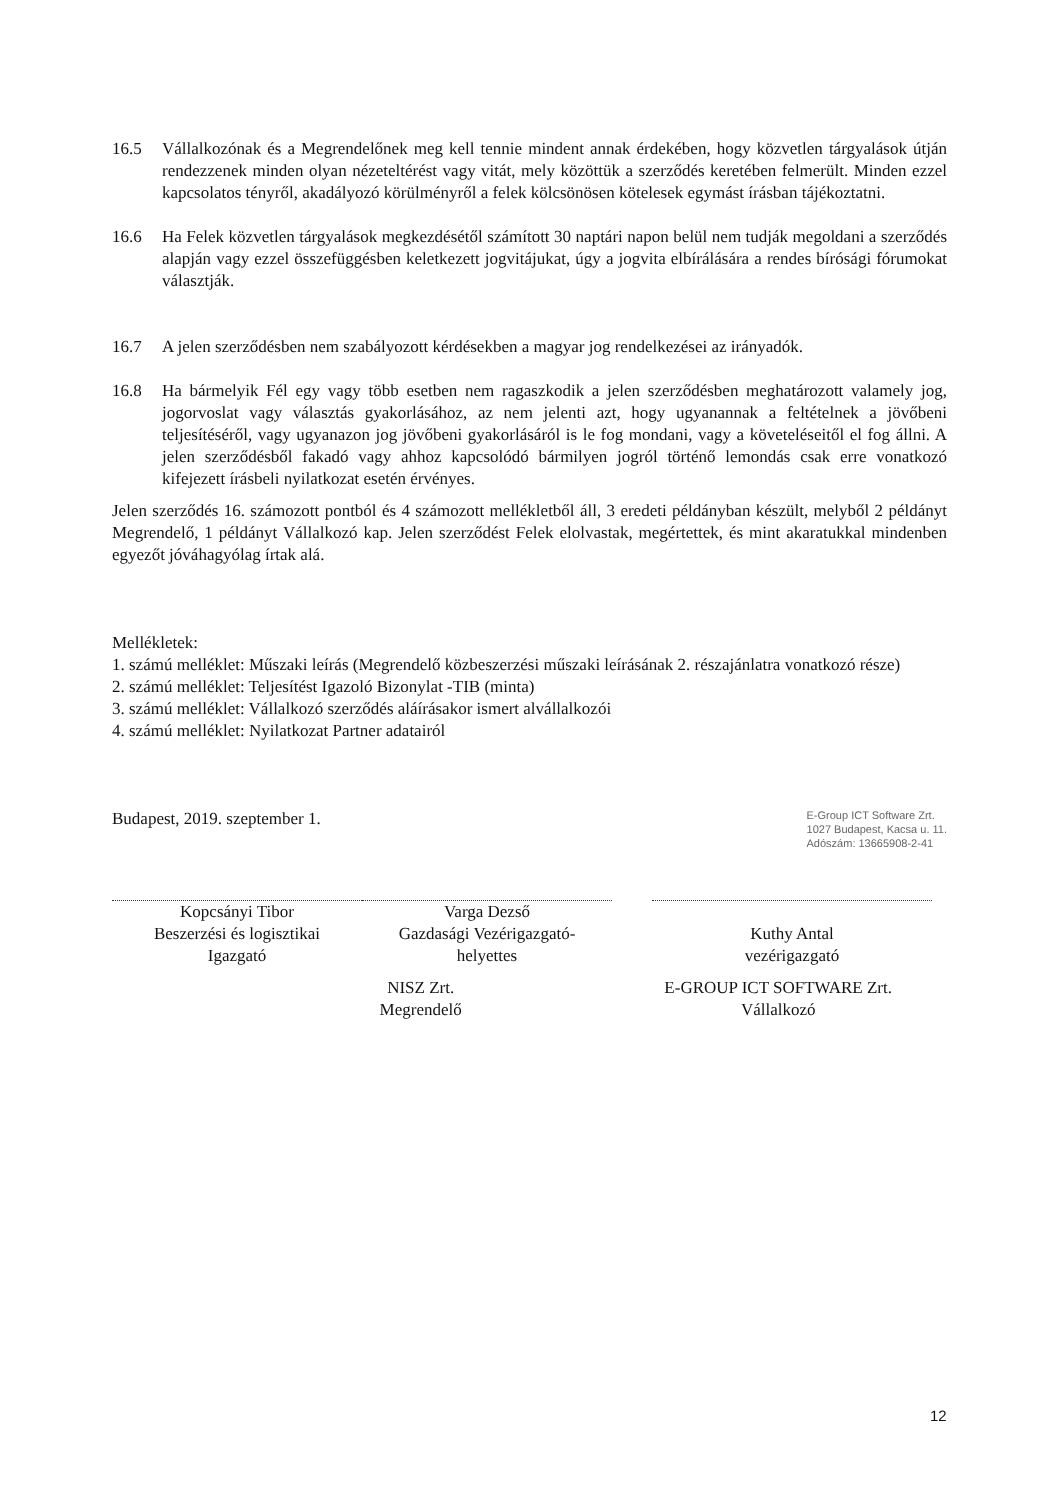16.5 Vállalkozónak és a Megrendelőnek meg kell tennie mindent annak érdekében, hogy közvetlen tárgyalások útján rendezzenek minden olyan nézeteltérést vagy vitát, mely közöttük a szerződés keretében felmerült. Minden ezzel kapcsolatos tényről, akadályozó körülményről a felek kölcsönösen kötelesek egymást írásban tájékoztatni.
16.6 Ha Felek közvetlen tárgyalások megkezdésétől számított 30 naptári napon belül nem tudják megoldani a szerződés alapján vagy ezzel összefüggésben keletkezett jogvitájukat, úgy a jogvita elbírálására a rendes bírósági fórumokat választják.
16.7 A jelen szerződésben nem szabályozott kérdésekben a magyar jog rendelkezései az irányadók.
16.8 Ha bármelyik Fél egy vagy több esetben nem ragaszkodik a jelen szerződésben meghatározott valamely jog, jogorvoslat vagy választás gyakorlásához, az nem jelenti azt, hogy ugyanannak a feltételnek a jövőbeni teljesítéséről, vagy ugyanazon jog jövőbeni gyakorlásáról is le fog mondani, vagy a követeléseitől el fog állni. A jelen szerződésből fakadó vagy ahhoz kapcsolódó bármilyen jogról történő lemondás csak erre vonatkozó kifejezett írásbeli nyilatkozat esetén érvényes.
Jelen szerződés 16. számozott pontból és 4 számozott mellékletből áll, 3 eredeti példányban készült, melyből 2 példányt Megrendelő, 1 példányt Vállalkozó kap. Jelen szerződést Felek elolvastak, megértettek, és mint akaratukkal mindenben egyezőt jóváhagyólag írtak alá.
Mellékletek:
1. számú melléklet: Műszaki leírás (Megrendelő közbeszerzési műszaki leírásának 2. részajánlatra vonatkozó része)
2. számú melléklet: Teljesítést Igazoló Bizonylat -TIB (minta)
3. számú melléklet: Vállalkozó szerződés aláírásakor ismert alvállalkozói
4. számú melléklet: Nyilatkozat Partner adatairól
Budapest, 2019. szeptember 1. E-Group ICT Software Zrt.
1027 Budapest, Kacsa u. 11.
Adószám: 13665908-2-41
Kopcsányi Tibor
Beszerzési és logisztikai
Igazgató
Varga Dezső
Gazdasági Vezérigazgató-
helyettes
Kuthy Antal
vezérigazgató
NISZ Zrt.
Megrendelő
E-GROUP ICT SOFTWARE Zrt.
Vállalkozó
12